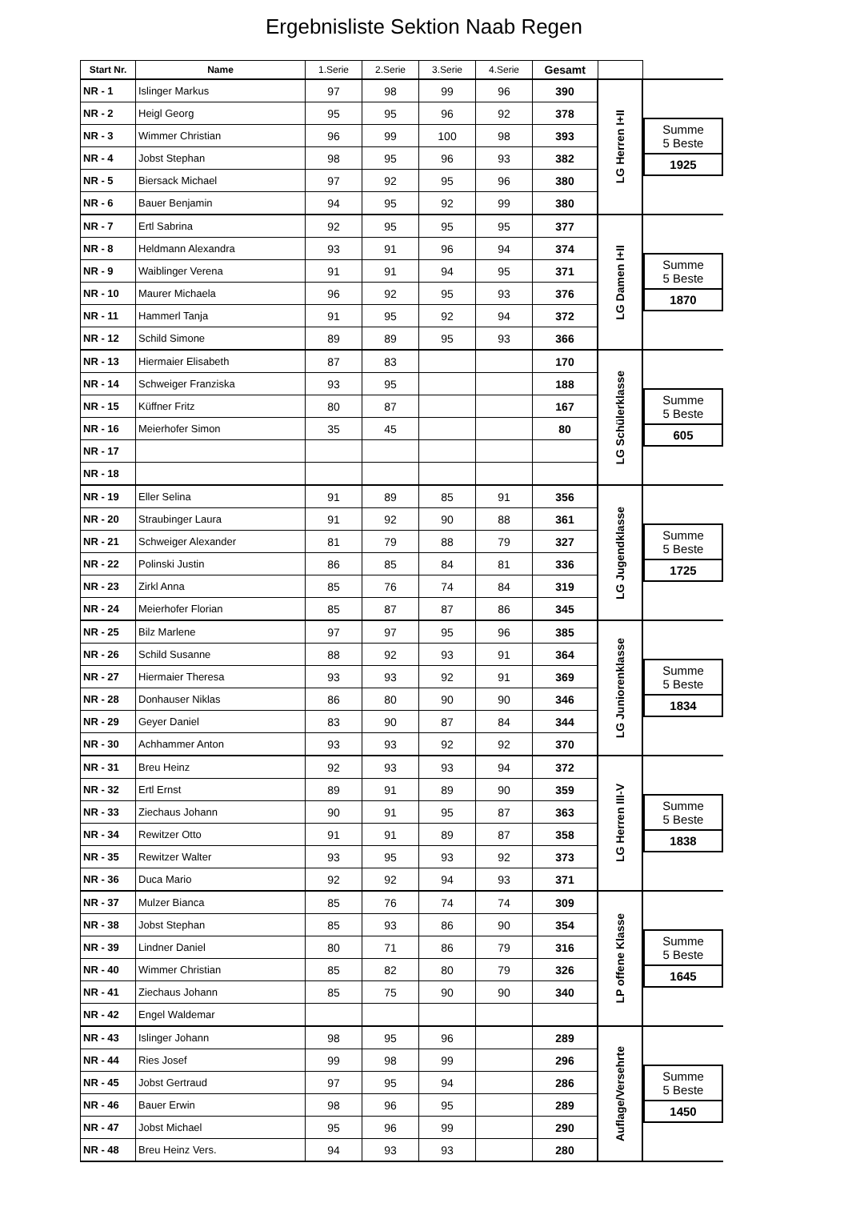Ergebnisliste Sektion Naab Regen
| Start Nr. | Name | 1.Serie | 2.Serie | 3.Serie | 4.Serie | Gesamt | | |
| --- | --- | --- | --- | --- | --- | --- | --- | --- |
| NR - 1 | Islinger Markus | 97 | 98 | 99 | 96 | 390 | LG Herren I+II | Summe 5 Beste 1925 |
| NR - 2 | Heigl Georg | 95 | 95 | 96 | 92 | 378 | | |
| NR - 3 | Wimmer Christian | 96 | 99 | 100 | 98 | 393 | | |
| NR - 4 | Jobst Stephan | 98 | 95 | 96 | 93 | 382 | | |
| NR - 5 | Biersack Michael | 97 | 92 | 95 | 96 | 380 | | |
| NR - 6 | Bauer Benjamin | 94 | 95 | 92 | 99 | 380 | | |
| NR - 7 | Ertl Sabrina | 92 | 95 | 95 | 95 | 377 | LG Damen I+II | Summe 5 Beste 1870 |
| NR - 8 | Heldmann Alexandra | 93 | 91 | 96 | 94 | 374 | | |
| NR - 9 | Waiblinger Verena | 91 | 91 | 94 | 95 | 371 | | |
| NR - 10 | Maurer Michaela | 96 | 92 | 95 | 93 | 376 | | |
| NR - 11 | Hammerl Tanja | 91 | 95 | 92 | 94 | 372 | | |
| NR - 12 | Schild Simone | 89 | 89 | 95 | 93 | 366 | | |
| NR - 13 | Hiermaier Elisabeth | 87 | 83 | | | 170 | LG Schülerklasse | Summe 5 Beste 605 |
| NR - 14 | Schweiger Franziska | 93 | 95 | | | 188 | | |
| NR - 15 | Küffner Fritz | 80 | 87 | | | 167 | | |
| NR - 16 | Meierhofer Simon | 35 | 45 | | | 80 | | |
| NR - 17 | | | | | | | | |
| NR - 18 | | | | | | | | |
| NR - 19 | Eller Selina | 91 | 89 | 85 | 91 | 356 | LG Jugendklasse | Summe 5 Beste 1725 |
| NR - 20 | Straubinger Laura | 91 | 92 | 90 | 88 | 361 | | |
| NR - 21 | Schweiger Alexander | 81 | 79 | 88 | 79 | 327 | | |
| NR - 22 | Polinski Justin | 86 | 85 | 84 | 81 | 336 | | |
| NR - 23 | Zirkl Anna | 85 | 76 | 74 | 84 | 319 | | |
| NR - 24 | Meierhofer Florian | 85 | 87 | 87 | 86 | 345 | | |
| NR - 25 | Bilz Marlene | 97 | 97 | 95 | 96 | 385 | LG Juniorenklasse | Summe 5 Beste 1834 |
| NR - 26 | Schild Susanne | 88 | 92 | 93 | 91 | 364 | | |
| NR - 27 | Hiermaier Theresa | 93 | 93 | 92 | 91 | 369 | | |
| NR - 28 | Donhauser Niklas | 86 | 80 | 90 | 90 | 346 | | |
| NR - 29 | Geyer Daniel | 83 | 90 | 87 | 84 | 344 | | |
| NR - 30 | Achhammer Anton | 93 | 93 | 92 | 92 | 370 | | |
| NR - 31 | Breu Heinz | 92 | 93 | 93 | 94 | 372 | LG Herren III-V | Summe 5 Beste 1838 |
| NR - 32 | Ertl Ernst | 89 | 91 | 89 | 90 | 359 | | |
| NR - 33 | Ziechaus Johann | 90 | 91 | 95 | 87 | 363 | | |
| NR - 34 | Rewitzer Otto | 91 | 91 | 89 | 87 | 358 | | |
| NR - 35 | Rewitzer Walter | 93 | 95 | 93 | 92 | 373 | | |
| NR - 36 | Duca Mario | 92 | 92 | 94 | 93 | 371 | | |
| NR - 37 | Mulzer Bianca | 85 | 76 | 74 | 74 | 309 | LP offene Klasse | Summe 5 Beste 1645 |
| NR - 38 | Jobst Stephan | 85 | 93 | 86 | 90 | 354 | | |
| NR - 39 | Lindner Daniel | 80 | 71 | 86 | 79 | 316 | | |
| NR - 40 | Wimmer Christian | 85 | 82 | 80 | 79 | 326 | | |
| NR - 41 | Ziechaus Johann | 85 | 75 | 90 | 90 | 340 | | |
| NR - 42 | Engel Waldemar | | | | | | | |
| NR - 43 | Islinger Johann | 98 | 95 | 96 | | 289 | Auflage/Versehrte | Summe 5 Beste 1450 |
| NR - 44 | Ries Josef | 99 | 98 | 99 | | 296 | | |
| NR - 45 | Jobst Gertraud | 97 | 95 | 94 | | 286 | | |
| NR - 46 | Bauer Erwin | 98 | 96 | 95 | | 289 | | |
| NR - 47 | Jobst Michael | 95 | 96 | 99 | | 290 | | |
| NR - 48 | Breu Heinz Vers. | 94 | 93 | 93 | | 280 | | |